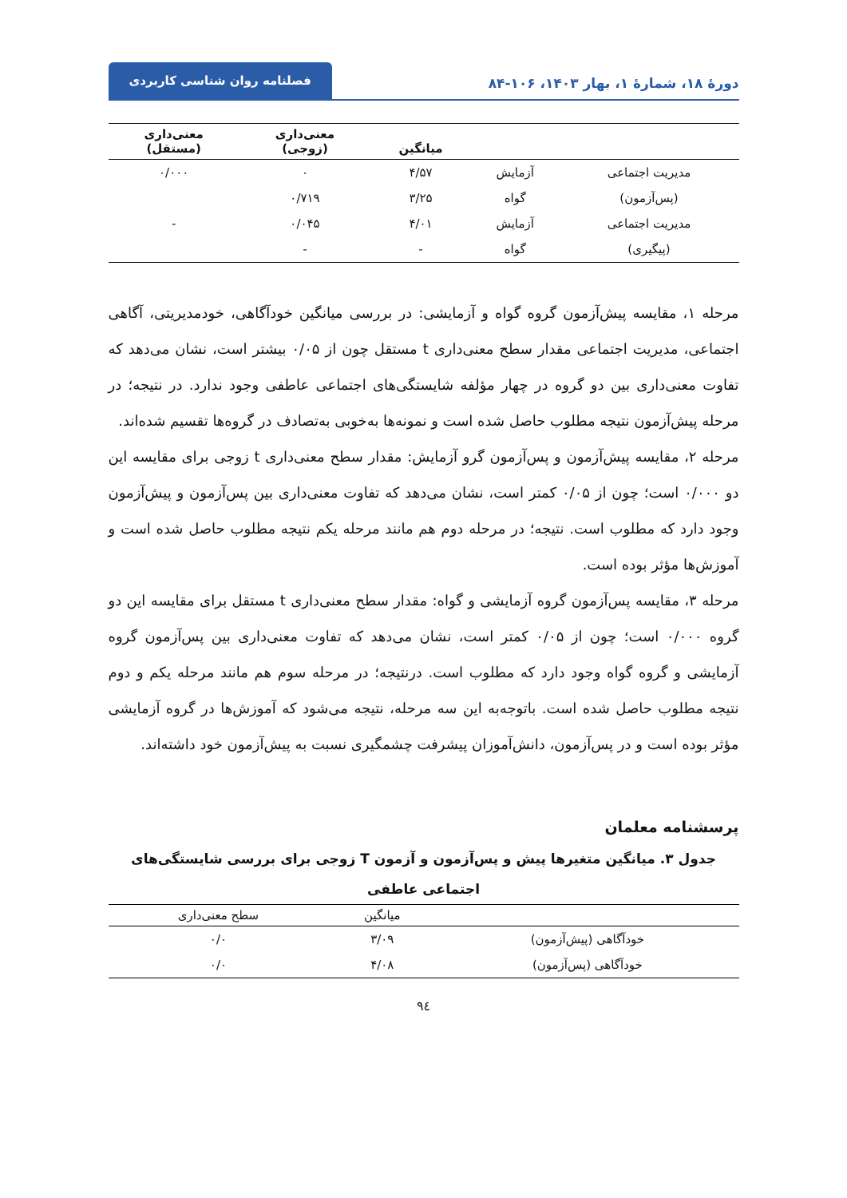دورهٔ ۱۸، شمارهٔ ۱، بهار ۱۴۰۳، ۱۰۶-۸۴
فصلنامه روان شناسی کاربردی
| | | میانگین | معنی‌داری (زوجی) | معنی‌داری (مستقل) |
| --- | --- | --- | --- | --- |
| مدیریت اجتماعی | آزمایش | ۴/۵۷ | ۰ | ۰/۰۰۰ |
| (پس‌آزمون) | گواه | ۳/۲۵ | ۰/۷۱۹ | |
| مدیریت اجتماعی | آزمایش | ۴/۰۱ | ۰/۰۴۵ | - |
| (پیگیری) | گواه | - | - | |
مرحله ۱، مقایسه پیش‌آزمون گروه گواه و آزمایشی: در بررسی میانگین خودآگاهی، خودمدیریتی، آگاهی اجتماعی، مدیریت اجتماعی مقدار سطح معنی‌داری t مستقل چون از ۰/۰۵ بیشتر است، نشان می‌دهد که تفاوت معنی‌داری بین دو گروه در چهار مؤلفه شایستگی‌های اجتماعی عاطفی وجود ندارد. در نتیجه؛ در مرحله پیش‌آزمون نتیجه مطلوب حاصل شده است و نمونه‌ها به‌خوبی به‌تصادف در گروه‌ها تقسیم شده‌اند.
مرحله ۲، مقایسه پیش‌آزمون و پس‌آزمون گرو آزمایش: مقدار سطح معنی‌داری t زوجی برای مقایسه این دو ۰/۰۰۰ است؛ چون از ۰/۰۵ کمتر است، نشان می‌دهد که تفاوت معنی‌داری بین پس‌آزمون و پیش‌آزمون وجود دارد که مطلوب است. نتیجه؛ در مرحله دوم هم مانند مرحله یکم نتیجه مطلوب حاصل شده است و آموزش‌ها مؤثر بوده است.
مرحله ۳، مقایسه پس‌آزمون گروه آزمایشی و گواه: مقدار سطح معنی‌داری t مستقل برای مقایسه این دو گروه ۰/۰۰۰ است؛ چون از ۰/۰۵ کمتر است، نشان می‌دهد که تفاوت معنی‌داری بین پس‌آزمون گروه آزمایشی و گروه گواه وجود دارد که مطلوب است. درنتیجه؛ در مرحله سوم هم مانند مرحله یکم و دوم نتیجه مطلوب حاصل شده است. باتوجه‌به این سه مرحله، نتیجه می‌شود که آموزش‌ها در گروه آزمایشی مؤثر بوده است و در پس‌آزمون، دانش‌آموزان پیشرفت چشمگیری نسبت به پیش‌آزمون خود داشته‌اند.
پرسشنامه معلمان
جدول ۳. میانگین متغیرها پیش و پس‌آزمون و آزمون T زوجی برای بررسی شایستگی‌های
اجتماعی عاطفی
| | میانگین | سطح معنی‌داری |
| --- | --- | --- |
| خودآگاهی (پیش‌آزمون) | ۳/۰۹ | ۰/۰ |
| خودآگاهی (پس‌آزمون) | ۴/۰۸ | ۰/۰ |
۹٤